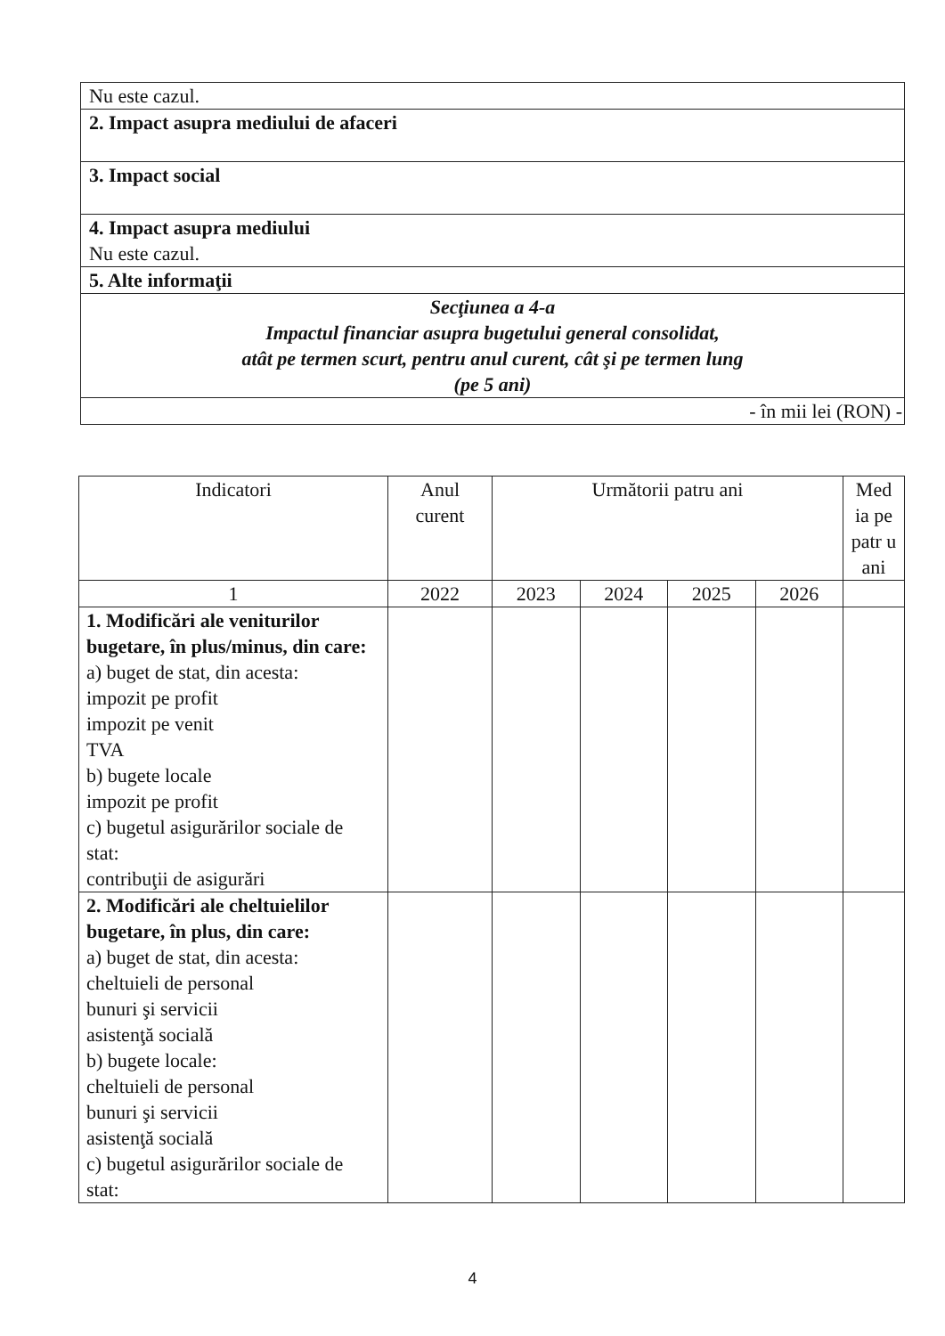| Nu este cazul. |
| 2. Impact asupra mediului de afaceri |
| 3. Impact social |
| 4. Impact asupra mediului Nu este cazul. |
| 5. Alte informaţii |
| Secţiunea a 4-a Impactul financiar asupra bugetului general consolidat, atât pe termen scurt, pentru anul curent, cât şi pe termen lung (pe 5 ani) |
| - în mii lei (RON) - |
| Indicatori | Anul curent | Următorii patru ani | | | | Med ia pe patr u ani |
| --- | --- | --- | --- | --- | --- | --- |
| 1 | 2022 | 2023 | 2024 | 2025 | 2026 | |
| 1. Modificări ale veniturilor bugetare, în plus/minus, din care: a) buget de stat, din acesta: impozit pe profit impozit pe venit TVA b) bugete locale impozit pe profit c) bugetul asigurărilor sociale de stat: contribuţii de asigurări | | | | | | |
| 2. Modificări ale cheltuielilor bugetare, în plus, din care: a) buget de stat, din acesta: cheltuieli de personal bunuri şi servicii asistenţă socială b) bugete locale: cheltuieli de personal bunuri şi servicii asistenţă socială c) bugetul asigurărilor sociale de stat: | | | | | | |
4